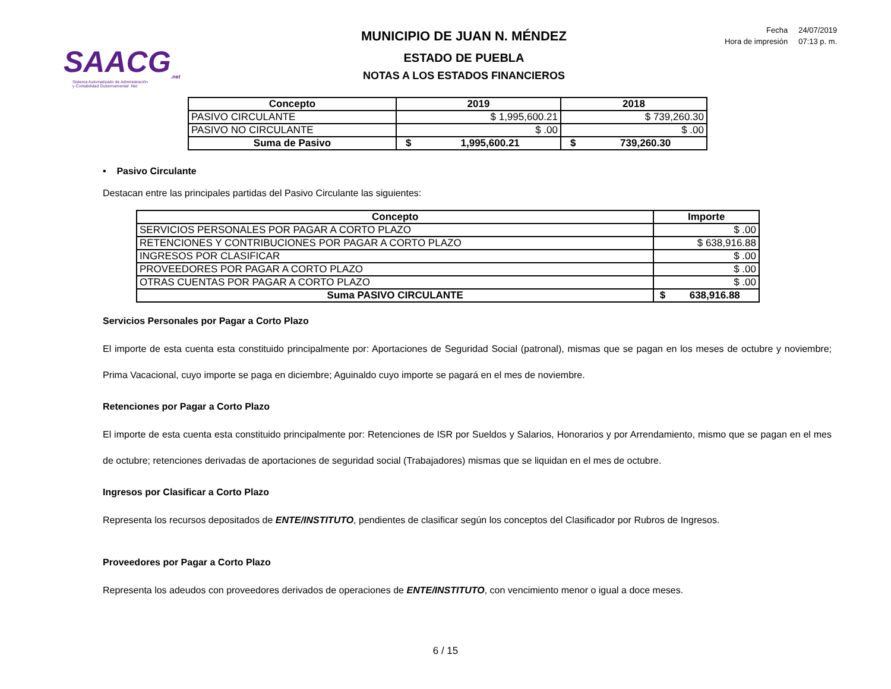SAACG<sub>.net</sub>
Sistema Automatizado de Administración
y Contabilidad Gubernamental .Net
MUNICIPIO DE JUAN N. MÉNDEZ
ESTADO DE PUEBLA
NOTAS A LOS ESTADOS FINANCIEROS
| Fecha | 24/07/2019 |
| Hora de impresión | 07:13 p. m. |
| Concepto | 2019 | | 2018 | |
| --- | --- | --- | --- | --- |
| PASIVO CIRCULANTE | $ 1,995,600.21 | | $ 739,260.30 | |
| PASIVO NO CIRCULANTE | $ .00 | | $ .00 | |
| Suma de Pasivo | $ | 1,995,600.21 | $ | 739,260.30 |
• Pasivo Circulante
Destacan entre las principales partidas del Pasivo Circulante las siguientes:
| Concepto | Importe | |
| --- | --- | --- |
| SERVICIOS PERSONALES POR PAGAR A CORTO PLAZO | $ .00 | |
| RETENCIONES Y CONTRIBUCIONES POR PAGAR A CORTO PLAZO | $ 638,916.88 | |
| INGRESOS POR CLASIFICAR | $ .00 | |
| PROVEEDORES POR PAGAR A CORTO PLAZO | $ .00 | |
| OTRAS CUENTAS POR PAGAR A CORTO PLAZO | $ .00 | |
| Suma PASIVO CIRCULANTE | $ | 638,916.88 |
Servicios Personales por Pagar a Corto Plazo
El importe de esta cuenta esta constituido principalmente por: Aportaciones de Seguridad Social (patronal), mismas que se pagan en los meses de octubre y noviembre; Prima Vacacional, cuyo importe se paga en diciembre; Aguinaldo cuyo importe se pagará en el mes de noviembre.
Retenciones por Pagar a Corto Plazo
El importe de esta cuenta esta constituido principalmente por: Retenciones de ISR por Sueldos y Salarios, Honorarios y por Arrendamiento, mismo que se pagan en el mes de octubre; retenciones derivadas de aportaciones de seguridad social (Trabajadores) mismas que se liquidan en el mes de octubre.
Ingresos por Clasificar a Corto Plazo
Representa los recursos depositados de ENTE/INSTITUTO, pendientes de clasificar según los conceptos del Clasificador por Rubros de Ingresos.
Proveedores por Pagar a Corto Plazo
Representa los adeudos con proveedores derivados de operaciones de ENTE/INSTITUTO, con vencimiento menor o igual a doce meses.
6 / 15